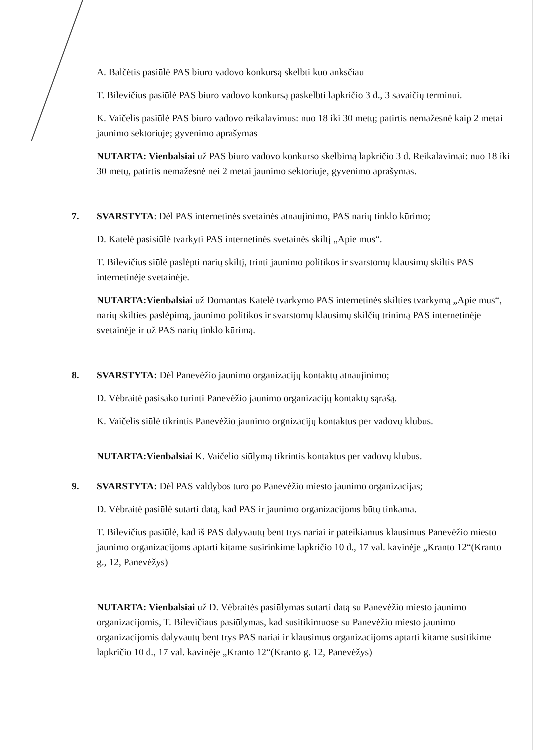A. Balčėtis pasiūlė PAS biuro vadovo konkursą skelbti kuo anksčiau
T. Bilevičius pasiūlė PAS biuro vadovo konkursą paskelbti lapkričio 3 d., 3 savaičių terminui.
K. Vaičelis pasiūlė PAS biuro vadovo reikalavimus: nuo 18 iki 30 metų; patirtis nemažesnė kaip 2 metai jaunimo sektoriuje; gyvenimo aprašymas
NUTARTA: Vienbalsiai už PAS biuro vadovo konkurso skelbimą lapkričio 3 d. Reikalavimai: nuo 18 iki 30 metų, patirtis nemažesnė nei 2 metai jaunimo sektoriuje, gyvenimo aprašymas.
7. SVARSTYTA: Dėl PAS internetinės svetainės atnaujinimo, PAS narių tinklo kūrimo;
D. Katelė pasisiūlė tvarkyti PAS internetinės svetainės skiltį „Apie mus“.
T. Bilevičius siūlė paslėpti narių skiltį, trinti jaunimo politikos ir svarstomų klausimų skiltis PAS internetinėje svetainėje.
NUTARTA:Vienbalsiai už Domantas Katelė tvarkymo PAS internetinės skilties tvarkymą „Apie mus“, narių skilties paslėpimą, jaunimo politikos ir svarstomų klausimų skilčių trinimą PAS internetinėje svetainėje ir už PAS narių tinklo kūrimą.
8. SVARSTYTA: Dėl Panevėžio jaunimo organizacijų kontaktų atnaujinimo;
D. Vėbraitė pasisako turinti Panevėžio jaunimo organizacijų kontaktų sąrašą.
K. Vaičelis siūlė tikrintis Panevėžio jaunimo orgnizacijų kontaktus per vadovų klubus.
NUTARTA:Vienbalsiai K. Vaičelio siūlymą tikrintis kontaktus per vadovų klubus.
9. SVARSTYTA: Dėl PAS valdybos turo po Panevėžio miesto jaunimo organizacijas;
D. Vėbraitė pasiūlė sutarti datą, kad PAS ir jaunimo organizacijoms būtų tinkama.
T. Bilevičius pasiūlė, kad iš PAS dalyvautų bent trys nariai ir pateikiamus klausimus Panevėžio miesto jaunimo organizacijoms aptarti kitame susirinkime lapkričio 10 d., 17 val. kavinėje „Kranto 12“(Kranto g., 12, Panevėžys)
NUTARTA: Vienbalsiai už D. Vėbraitės pasiūlymas sutarti datą su Panevėžio miesto jaunimo organizacijomis, T. Bilevičiaus pasiūlymas, kad susitikimuose su Panevėžio miesto jaunimo organizacijomis dalyvautų bent trys PAS nariai ir klausimus organizacijoms aptarti kitame susitikime lapkričio 10 d., 17 val. kavinėje „Kranto 12“(Kranto g. 12, Panevėžys)